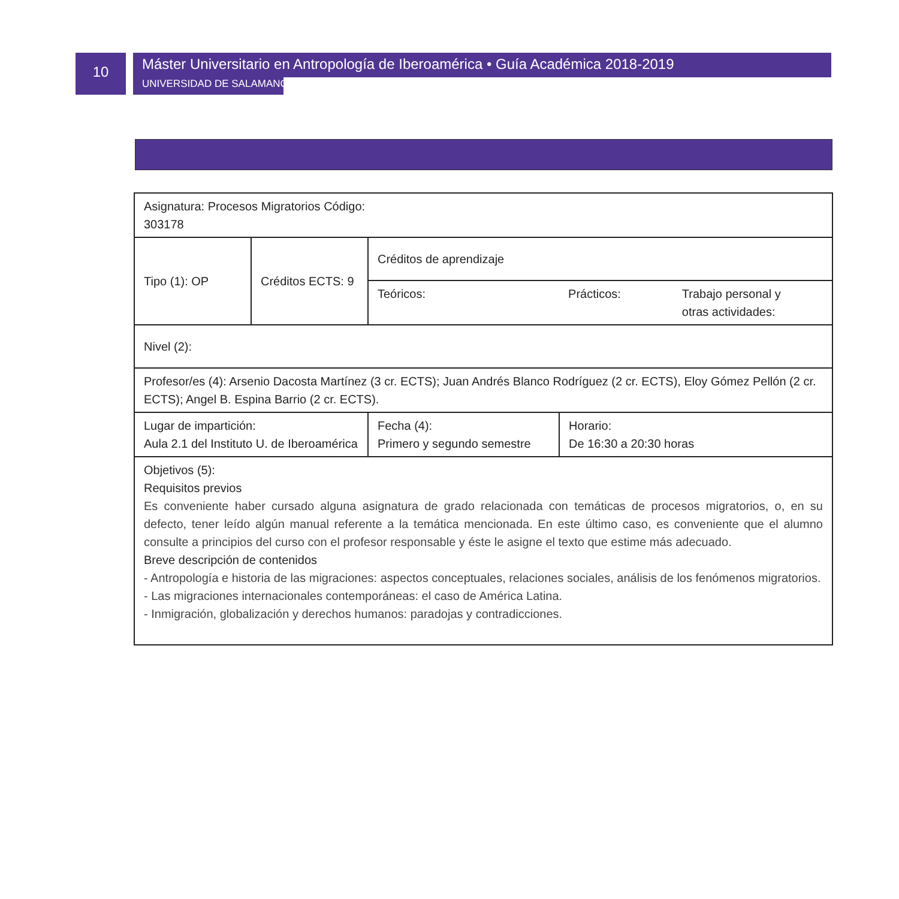10
Máster Universitario en Antropología de Iberoamérica • Guía Académica 2018-2019
UNIVERSIDAD DE SALAMANCA
| Asignatura: Procesos Migratorios Código: 303178 | | | | |
| Tipo (1): OP | Créditos ECTS: 9 | Créditos de aprendizaje | | |
| | | Teóricos: | Prácticos: | Trabajo personal y otras actividades: |
| Nivel (2): | | | | |
| Profesor/es (4): Arsenio Dacosta Martínez (3 cr. ECTS); Juan Andrés Blanco Rodríguez (2 cr. ECTS), Eloy Gómez Pellón (2 cr. ECTS); Angel B. Espina Barrio (2 cr. ECTS). | | | | |
| Lugar de impartición: Aula 2.1 del Instituto U. de Iberoamérica | | Fecha (4): Primero y segundo semestre | Horario: De 16:30 a 20:30 horas | |
| Objetivos (5): Requisitos previos Es conveniente haber cursado alguna asignatura de grado relacionada con temáticas de procesos migratorios, o, en su defecto, tener leído algún manual referente a la temática mencionada. En este último caso, es conveniente que el alumno consulte a principios del curso con el profesor responsable y éste le asigne el texto que estime más adecuado. Breve descripción de contenidos - Antropología e historia de las migraciones: aspectos conceptuales, relaciones sociales, análisis de los fenómenos migratorios. - Las migraciones internacionales contemporáneas: el caso de América Latina. - Inmigración, globalización y derechos humanos: paradojas y contradicciones. | | | | |